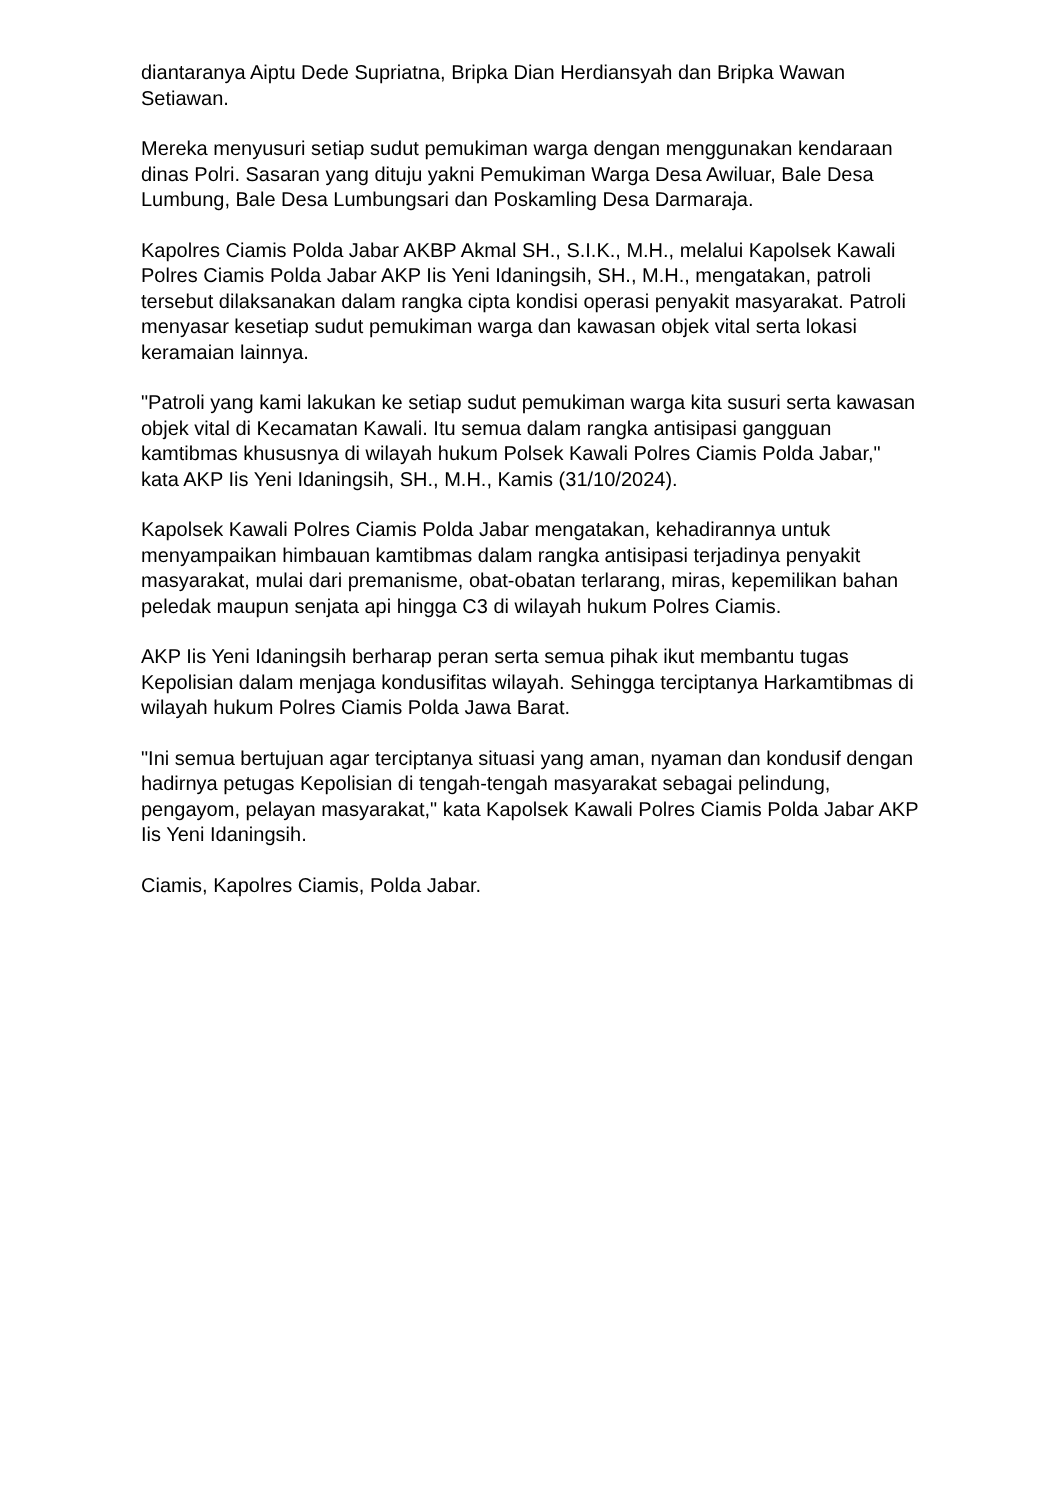diantaranya Aiptu Dede Supriatna, Bripka Dian Herdiansyah dan Bripka Wawan Setiawan.
Mereka menyusuri setiap sudut pemukiman warga dengan menggunakan kendaraan dinas Polri. Sasaran yang dituju yakni Pemukiman Warga Desa Awiluar, Bale Desa Lumbung, Bale Desa Lumbungsari dan Poskamling Desa Darmaraja.
Kapolres Ciamis Polda Jabar AKBP Akmal SH., S.I.K., M.H., melalui Kapolsek Kawali Polres Ciamis Polda Jabar AKP Iis Yeni Idaningsih, SH., M.H., mengatakan, patroli tersebut dilaksanakan dalam rangka cipta kondisi operasi penyakit masyarakat. Patroli menyasar kesetiap sudut pemukiman warga dan kawasan objek vital serta lokasi keramaian lainnya.
"Patroli yang kami lakukan ke setiap sudut pemukiman warga kita susuri serta kawasan objek vital di Kecamatan Kawali. Itu semua dalam rangka antisipasi gangguan kamtibmas khususnya di wilayah hukum Polsek Kawali Polres Ciamis Polda Jabar," kata AKP Iis Yeni Idaningsih, SH., M.H., Kamis (31/10/2024).
Kapolsek Kawali Polres Ciamis Polda Jabar mengatakan, kehadirannya untuk menyampaikan himbauan kamtibmas dalam rangka antisipasi terjadinya penyakit masyarakat, mulai dari premanisme, obat-obatan terlarang, miras, kepemilikan bahan peledak maupun senjata api hingga C3 di wilayah hukum Polres Ciamis.
AKP Iis Yeni Idaningsih berharap peran serta semua pihak ikut membantu tugas Kepolisian dalam menjaga kondusifitas wilayah. Sehingga terciptanya Harkamtibmas di wilayah hukum Polres Ciamis Polda Jawa Barat.
"Ini semua bertujuan agar terciptanya situasi yang aman, nyaman dan kondusif dengan hadirnya petugas Kepolisian di tengah-tengah masyarakat sebagai pelindung, pengayom, pelayan masyarakat," kata Kapolsek Kawali Polres Ciamis Polda Jabar AKP Iis Yeni Idaningsih.
Ciamis, Kapolres Ciamis, Polda Jabar.